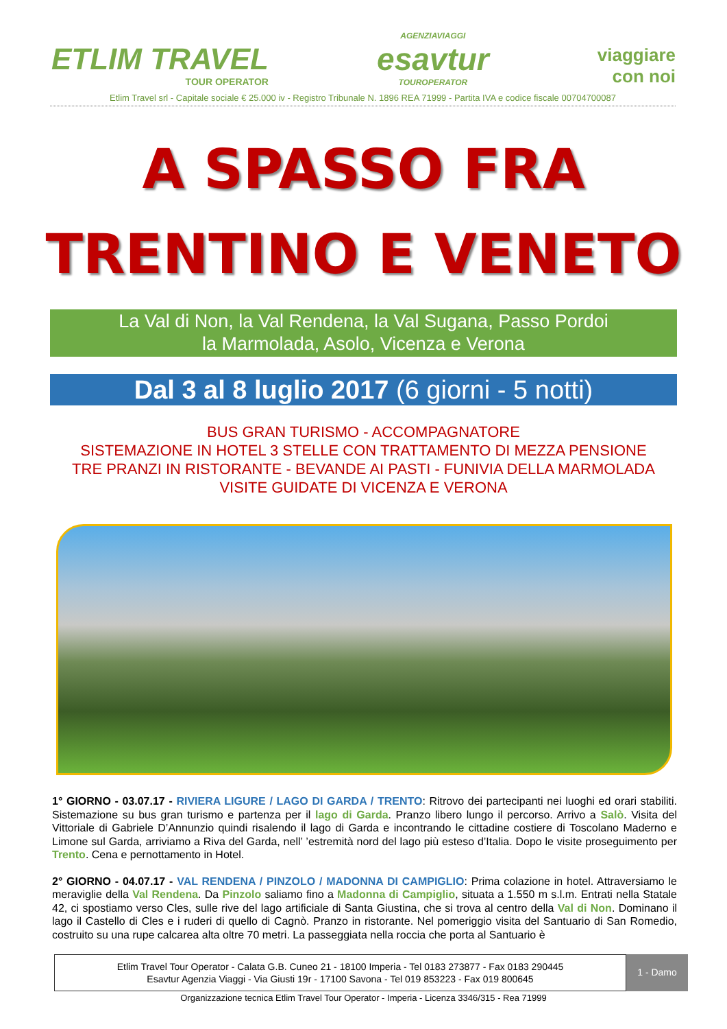ETLIM TRAVEL
TOUR OPERATOR
AGENZIAVIAGGI
esavtur
TOUROPERATOR
viaggiare
con noi
Etlim Travel srl - Capitale sociale € 25.000 iv - Registro Tribunale N. 1896 REA 71999 - Partita IVA e codice fiscale 00704700087
A SPASSO FRA
TRENTINO E VENETO
La Val di Non, la Val Rendena, la Val Sugana, Passo Pordoi
la Marmolada, Asolo, Vicenza e Verona
Dal 3 al 8 luglio 2017 (6 giorni - 5 notti)
BUS GRAN TURISMO - ACCOMPAGNATORE
SISTEMAZIONE IN HOTEL 3 STELLE CON TRATTAMENTO DI MEZZA PENSIONE
TRE PRANZI IN RISTORANTE - BEVANDE AI PASTI - FUNIVIA DELLA MARMOLADA
VISITE GUIDATE DI VICENZA E VERONA
1° GIORNO - 03.07.17 - RIVIERA LIGURE / LAGO DI GARDA / TRENTO: Ritrovo dei partecipanti nei luoghi ed orari stabiliti. Sistemazione su bus gran turismo e partenza per il lago di Garda. Pranzo libero lungo il percorso. Arrivo a Salò. Visita del Vittoriale di Gabriele D’Annunzio quindi risalendo il lago di Garda e incontrando le cittadine costiere di Toscolano Maderno e Limone sul Garda, arriviamo a Riva del Garda, nell’ ’estremità nord del lago più esteso d’Italia. Dopo le visite proseguimento per Trento. Cena e pernottamento in Hotel.
2° GIORNO - 04.07.17 - VAL RENDENA / PINZOLO / MADONNA DI CAMPIGLIO: Prima colazione in hotel. Attraversiamo le meraviglie della Val Rendena. Da Pinzolo saliamo fino a Madonna di Campiglio, situata a 1.550 m s.l.m. Entrati nella Statale 42, ci spostiamo verso Cles, sulle rive del lago artificiale di Santa Giustina, che si trova al centro della Val di Non. Dominano il lago il Castello di Cles e i ruderi di quello di Cagnò. Pranzo in ristorante. Nel pomeriggio visita del Santuario di San Romedio, costruito su una rupe calcarea alta oltre 70 metri. La passeggiata nella roccia che porta al Santuario è
Etlim Travel Tour Operator - Calata G.B. Cuneo 21 - 18100 Imperia - Tel 0183 273877 - Fax 0183 290445
Esavtur Agenzia Viaggi - Via Giusti 19r - 17100 Savona - Tel 019 853223 - Fax 019 800645
1 - Damo
Organizzazione tecnica Etlim Travel Tour Operator - Imperia - Licenza 3346/315 - Rea 71999